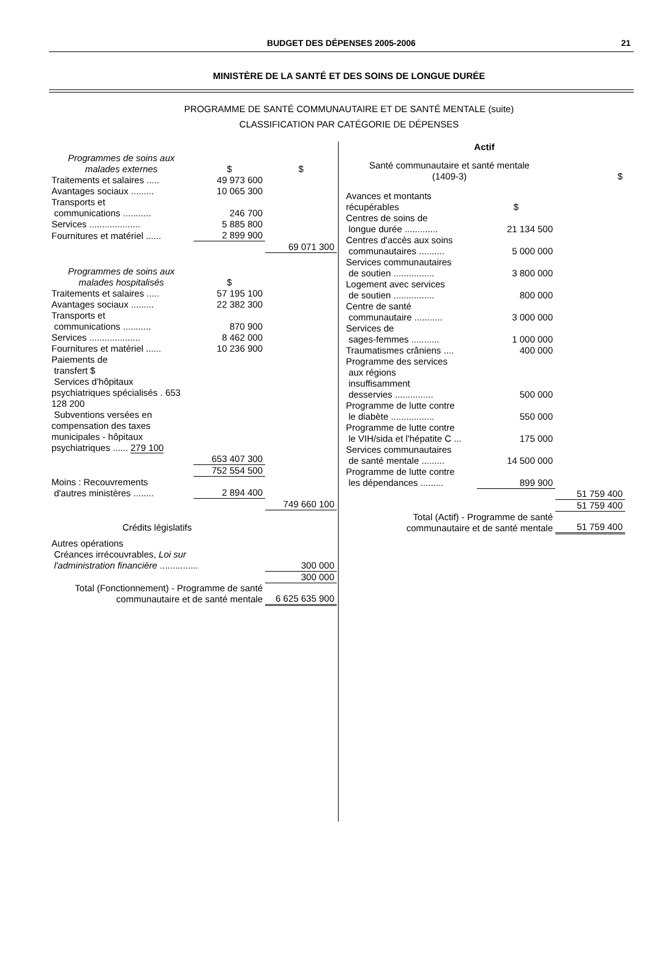BUDGET DES DÉPENSES 2005-2006 21
MINISTÈRE DE LA SANTÉ ET DES SOINS DE LONGUE DURÉE
PROGRAMME DE SANTÉ COMMUNAUTAIRE ET DE SANTÉ MENTALE (suite)
CLASSIFICATION PAR CATÉGORIE DE DÉPENSES
| Programmes de soins aux malades externes | $ | $ |
| Traitements et salaires ..... | 49 973 600 | |
| Avantages sociaux ......... | 10 065 300 | |
| Transports et communications ........... | 246 700 | |
| Services .................... | 5 885 800 | |
| Fournitures et matériel ...... | 2 899 900 | |
| | | 69 071 300 |
| Programmes de soins aux malades hospitalisés | $ | |
| Traitements et salaires ..... | 57 195 100 | |
| Avantages sociaux ......... | 22 382 300 | |
| Transports et communications ........... | 870 900 | |
| Services .................... | 8 462 000 | |
| Fournitures et matériel ...... | 10 236 900 | |
| Paiements de transfert $ Services d'hôpitaux psychiatriques spécialisés . 653 128 200 Subventions versées en compensation des taxes municipales - hôpitaux psychiatriques ...... 279 100 | | |
| | 653 407 300 | |
| | 752 554 500 | |
| Moins : Recouvrements d'autres ministères ........ | 2 894 400 | |
| | | 749 660 100 |
| Crédits législatifs | | |
| Autres opérations Créances irrécouvrables, Loi sur l'administration financière ............... | | 300 000 |
| | | 300 000 |
| Total (Fonctionnement) - Programme de santé communautaire et de santé mentale | | 6 625 635 900 |
| Actif | | |
| Santé communautaire et santé mentale (1409-3) | | $ |
| Avances et montants récupérables | $ | |
| Centres de soins de longue durée ............. | 21 134 500 | |
| Centres d'accès aux soins communautaires .......... | 5 000 000 | |
| Services communautaires de soutien ................ | 3 800 000 | |
| Logement avec services de soutien ................ | 800 000 | |
| Centre de santé communautaire ........... | 3 000 000 | |
| Services de sages-femmes ........... | 1 000 000 | |
| Traumatismes crâniens .... | 400 000 | |
| Programme des services aux régions insuffisamment desservies ............... | 500 000 | |
| Programme de lutte contre le diabète ................. | 550 000 | |
| Programme de lutte contre le VIH/sida et l'hépatite C ... | 175 000 | |
| Services communautaires de santé mentale ......... | 14 500 000 | |
| Programme de lutte contre les dépendances ......... | 899 900 | |
| | | 51 759 400 |
| | | 51 759 400 |
| Total (Actif) - Programme de santé communautaire et de santé mentale | | 51 759 400 |